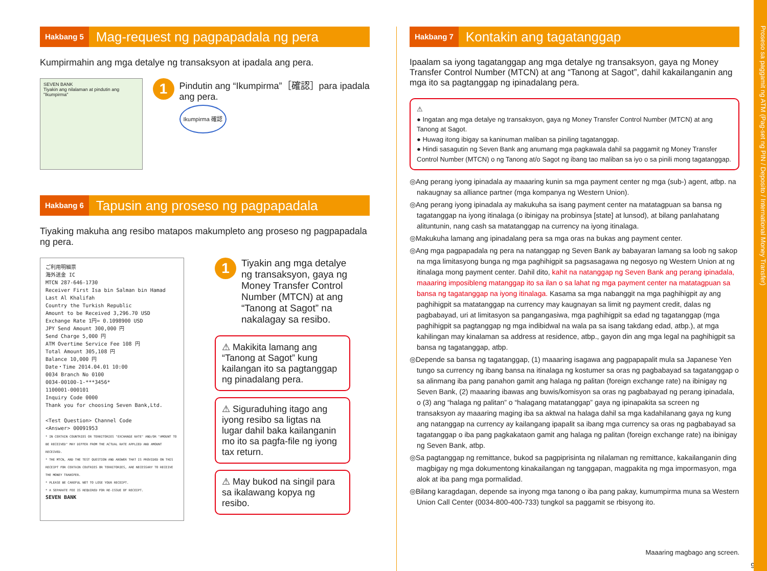Proseso sa paggamit ng ATM (Pag-set ng PIN / Deposito / International Money Transfer)
Hakbang 5 Mag-request ng pagpapadala ng pera
Kumpirmahin ang mga detalye ng transaksyon at ipadala ang pera.
SEVEN BANK
Tiyakin ang nilalaman at pindutin ang "Ikumpirma"
1
Pindutin ang “Ikumpirma”［確認］para ipadala ang pera.
Ikumpirma 確認
Hakbang 6 Tapusin ang proseso ng pagpapadala
Tiyaking makuha ang resibo matapos makumpleto ang proseso ng pagpapadala ng pera.
ご利用明細票
海外送金 IC
MTCN 287-646-1730
Receiver First Isa bin Salman bin Hamad Last Al Khalifah
Country the Turkish Republic
Amount to be Received 3,296.70 USD
Exchange Rate 1円= 0.1098900 USD
JPY Send Amount 300,000 円
Send Charge 5,000 円
ATM Overtime Service Fee 108 円
Total Amount 305,108 円
Balance 10,000 円
Date・Time 2014.04.01 10:00
0034 Branch No 0100
0034-00100-1-***3456*
1100001-000101
Inquiry Code 0000
Thank you for choosing Seven Bank,Ltd.
<Test Question> Channel Code
<Answer> 00091953
* IN CERTAIN COUNTRIES OR TERRITORIES "EXCHANGE RATE" AND/OR "AMOUNT TO BE RECEIVED" MAY DIFFER FROM THE ACTUAL RATE APPLIED AND AMOUNT RECEIVED.
* THE MTCN, AND THE TEST QUESTION AND ANSWER THAT IS PROVIDED ON THIS RECEIPT FOR CERTAIN COUTRIES OR TERRITORIES, ARE NECESSARY TO RECEIVE THE MONEY TRANSFER.
* PLEASE BE CAREFUL NOT TO LOSE YOUR RECEIPT.
* A SEPARATE FEE IS REQUIRED FOR RE-ISSUE OF RECEIPT.
SEVEN BANK
1 Tiyakin ang mga detalye ng transaksyon, gaya ng Money Transfer Control Number (MTCN) at ang “Tanong at Sagot” na nakalagay sa resibo.
⚠ Makikita lamang ang “Tanong at Sagot” kung kailangan ito sa pagtanggap ng pinadalang pera.
⚠ Siguraduhing itago ang iyong resibo sa ligtas na lugar dahil baka kailanganin mo ito sa pagfa-file ng iyong tax return.
⚠ May bukod na singil para sa ikalawang kopya ng resibo.
Hakbang 7 Kontakin ang tagatanggap
Ipaalam sa iyong tagatanggap ang mga detalye ng transaksyon, gaya ng Money Transfer Control Number (MTCN) at ang “Tanong at Sagot”, dahil kakailanganin ang mga ito sa pagtanggap ng ipinadalang pera.
⚠
● Ingatan ang mga detalye ng transaksyon, gaya ng Money Transfer Control Number (MTCN) at ang Tanong at Sagot.
● Huwag itong ibigay sa kaninuman maliban sa piniling tagatanggap.
● Hindi sasagutin ng Seven Bank ang anumang mga pagkawala dahil sa paggamit ng Money Transfer Control Number (MTCN) o ng Tanong at/o Sagot ng ibang tao maliban sa iyo o sa pinili mong tagatanggap.
◎Ang perang iyong ipinadala ay maaaring kunin sa mga payment center ng mga (sub-) agent, atbp. na nakaugnay sa alliance partner (mga kompanya ng Western Union).
◎Ang perang iyong ipinadala ay makukuha sa isang payment center na matatagpuan sa bansa ng tagatanggap na iyong itinalaga (o ibinigay na probinsya [state] at lunsod), at bilang panlahatang alituntunin, nang cash sa matatanggap na currency na iyong itinalaga.
◎Makukuha lamang ang ipinadalang pera sa mga oras na bukas ang payment center.
◎Ang mga pagpapadala ng pera na natanggap ng Seven Bank ay babayaran lamang sa loob ng sakop na mga limitasyong bunga ng mga paghihigpit sa pagsasagawa ng negosyo ng Western Union at ng itinalaga mong payment center. Dahil dito, kahit na natanggap ng Seven Bank ang perang ipinadala, maaaring imposibleng matanggap ito sa ilan o sa lahat ng mga payment center na matatagpuan sa bansa ng tagatanggap na iyong itinalaga. Kasama sa mga nabanggit na mga paghihigpit ay ang paghihigpit sa matatanggap na currency may kaugnayan sa limit ng payment credit, dalas ng pagbabayad, uri at limitasyon sa pangangasiwa, mga paghihigpit sa edad ng tagatanggap (mga paghihigpit sa pagtanggap ng mga indibidwal na wala pa sa isang takdang edad, atbp.), at mga kahilingan may kinalaman sa address at residence, atbp., gayon din ang mga legal na paghihigpit sa bansa ng tagatanggap, atbp.
◎Depende sa bansa ng tagatanggap, (1) maaaring isagawa ang pagpapapalit mula sa Japanese Yen tungo sa currency ng ibang bansa na itinalaga ng kostumer sa oras ng pagbabayad sa tagatanggap o sa alinmang iba pang panahon gamit ang halaga ng palitan (foreign exchange rate) na ibinigay ng Seven Bank, (2) maaaring ibawas ang buwis/komisyon sa oras ng pagbabayad ng perang ipinadala, o (3) ang “halaga ng palitan” o “halagang matatanggap” gaya ng ipinapakita sa screen ng transaksyon ay maaaring maging iba sa aktwal na halaga dahil sa mga kadahilanang gaya ng kung ang natanggap na currency ay kailangang ipapalit sa ibang mga currency sa oras ng pagbabayad sa tagatanggap o iba pang pagkakataon gamit ang halaga ng palitan (foreign exchange rate) na ibinigay ng Seven Bank, atbp.
◎Sa pagtanggap ng remittance, bukod sa pagpiprisinta ng nilalaman ng remittance, kakailanganin ding magbigay ng mga dokumentong kinakailangan ng tanggapan, magpakita ng mga impormasyon, mga alok at iba pang mga pormalidad.
◎Bilang karagdagan, depende sa inyong mga tanong o iba pang pakay, kumumpirma muna sa Western Union Call Center (0034-800-400-733) tungkol sa paggamit se rbisyong ito.
Maaaring magbago ang screen.
9